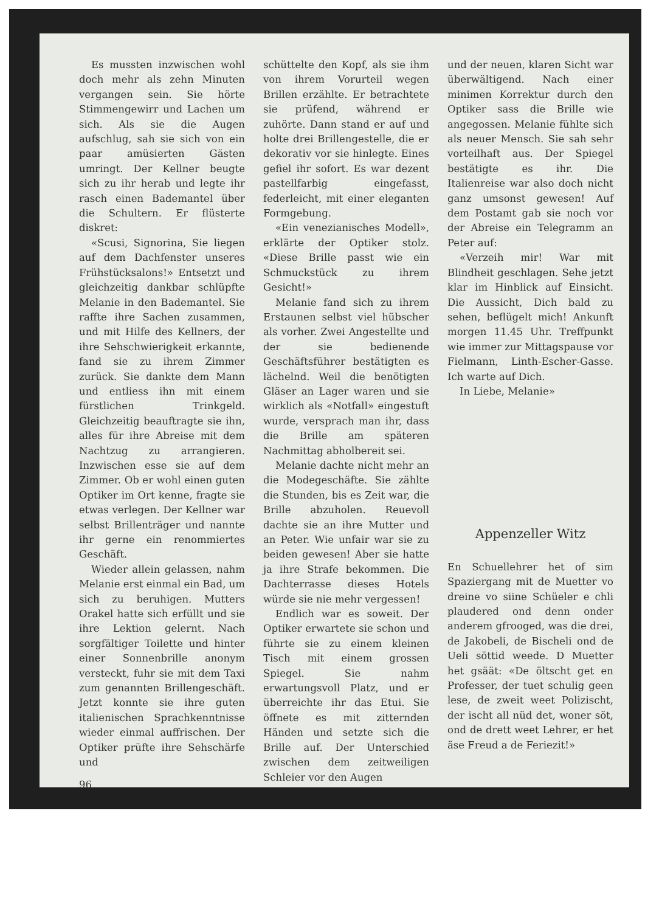Es mussten inzwischen wohl doch mehr als zehn Minuten vergangen sein. Sie hörte Stimmengewirr und Lachen um sich. Als sie die Augen aufschlug, sah sie sich von ein paar amüsierten Gästen umringt. Der Kellner beugte sich zu ihr herab und legte ihr rasch einen Bademantel über die Schultern. Er flüsterte diskret:
«Scusi, Signorina, Sie liegen auf dem Dachfenster unseres Frühstücksalons!» Entsetzt und gleichzeitig dankbar schlüpfte Melanie in den Bademantel. Sie raffte ihre Sachen zusammen, und mit Hilfe des Kellners, der ihre Sehschwierigkeit erkannte, fand sie zu ihrem Zimmer zurück. Sie dankte dem Mann und entliess ihn mit einem fürstlichen Trinkgeld. Gleichzeitig beauftragte sie ihn, alles für ihre Abreise mit dem Nachtzug zu arrangieren. Inzwischen esse sie auf dem Zimmer. Ob er wohl einen guten Optiker im Ort kenne, fragte sie etwas verlegen. Der Kellner war selbst Brillenträger und nannte ihr gerne ein renommiertes Geschäft.
Wieder allein gelassen, nahm Melanie erst einmal ein Bad, um sich zu beruhigen. Mutters Orakel hatte sich erfüllt und sie ihre Lektion gelernt. Nach sorgfältiger Toilette und hinter einer Sonnenbrille anonym versteckt, fuhr sie mit dem Taxi zum genannten Brillengeschäft. Jetzt konnte sie ihre guten italienischen Sprachkenntnisse wieder einmal auffrischen. Der Optiker prüfte ihre Sehschärfe und
96
schüttelte den Kopf, als sie ihm von ihrem Vorurteil wegen Brillen erzählte. Er betrachtete sie prüfend, während er zuhörte. Dann stand er auf und holte drei Brillengestelle, die er dekorativ vor sie hinlegte. Eines gefiel ihr sofort. Es war dezent pastellfarbig eingefasst, federleicht, mit einer eleganten Formgebung.
«Ein venezianisches Modell», erklärte der Optiker stolz. «Diese Brille passt wie ein Schmuckstück zu ihrem Gesicht!»
Melanie fand sich zu ihrem Erstaunen selbst viel hübscher als vorher. Zwei Angestellte und der sie bedienende Geschäftsführer bestätigten es lächelnd. Weil die benötigten Gläser an Lager waren und sie wirklich als «Notfall» eingestuft wurde, versprach man ihr, dass die Brille am späteren Nachmittag abholbereit sei.
Melanie dachte nicht mehr an die Modegeschäfte. Sie zählte die Stunden, bis es Zeit war, die Brille abzuholen. Reuevoll dachte sie an ihre Mutter und an Peter. Wie unfair war sie zu beiden gewesen! Aber sie hatte ja ihre Strafe bekommen. Die Dachterrasse dieses Hotels würde sie nie mehr vergessen!
Endlich war es soweit. Der Optiker erwartete sie schon und führte sie zu einem kleinen Tisch mit einem grossen Spiegel. Sie nahm erwartungsvoll Platz, und er überreichte ihr das Etui. Sie öffnete es mit zitternden Händen und setzte sich die Brille auf. Der Unterschied zwischen dem zeitweiligen Schleier vor den Augen
und der neuen, klaren Sicht war überwältigend. Nach einer minimen Korrektur durch den Optiker sass die Brille wie angegossen. Melanie fühlte sich als neuer Mensch. Sie sah sehr vorteilhaft aus. Der Spiegel bestätigte es ihr. Die Italienreise war also doch nicht ganz umsonst gewesen! Auf dem Postamt gab sie noch vor der Abreise ein Telegramm an Peter auf:
«Verzeih mir! War mit Blindheit geschlagen. Sehe jetzt klar im Hinblick auf Einsicht. Die Aussicht, Dich bald zu sehen, beflügelt mich! Ankunft morgen 11.45 Uhr. Treffpunkt wie immer zur Mittagspause vor Fielmann, Linth-Escher-Gasse. Ich warte auf Dich.
In Liebe, Melanie»
Appenzeller Witz
En Schuellehrer het of sim Spaziergang mit de Muetter vo dreine vo siine Schüeler e chli plaudered ond denn onder anderem gfrooged, was die drei, de Jakobeli, de Bischeli ond de Ueli söttid weede. D Muetter het gsäät: «De öltscht get en Professer, der tuet schulig geen lese, de zweit weet Polizischt, der ischt all nüd det, woner söt, ond de drett weet Lehrer, er het äse Freud a de Feriezit!»